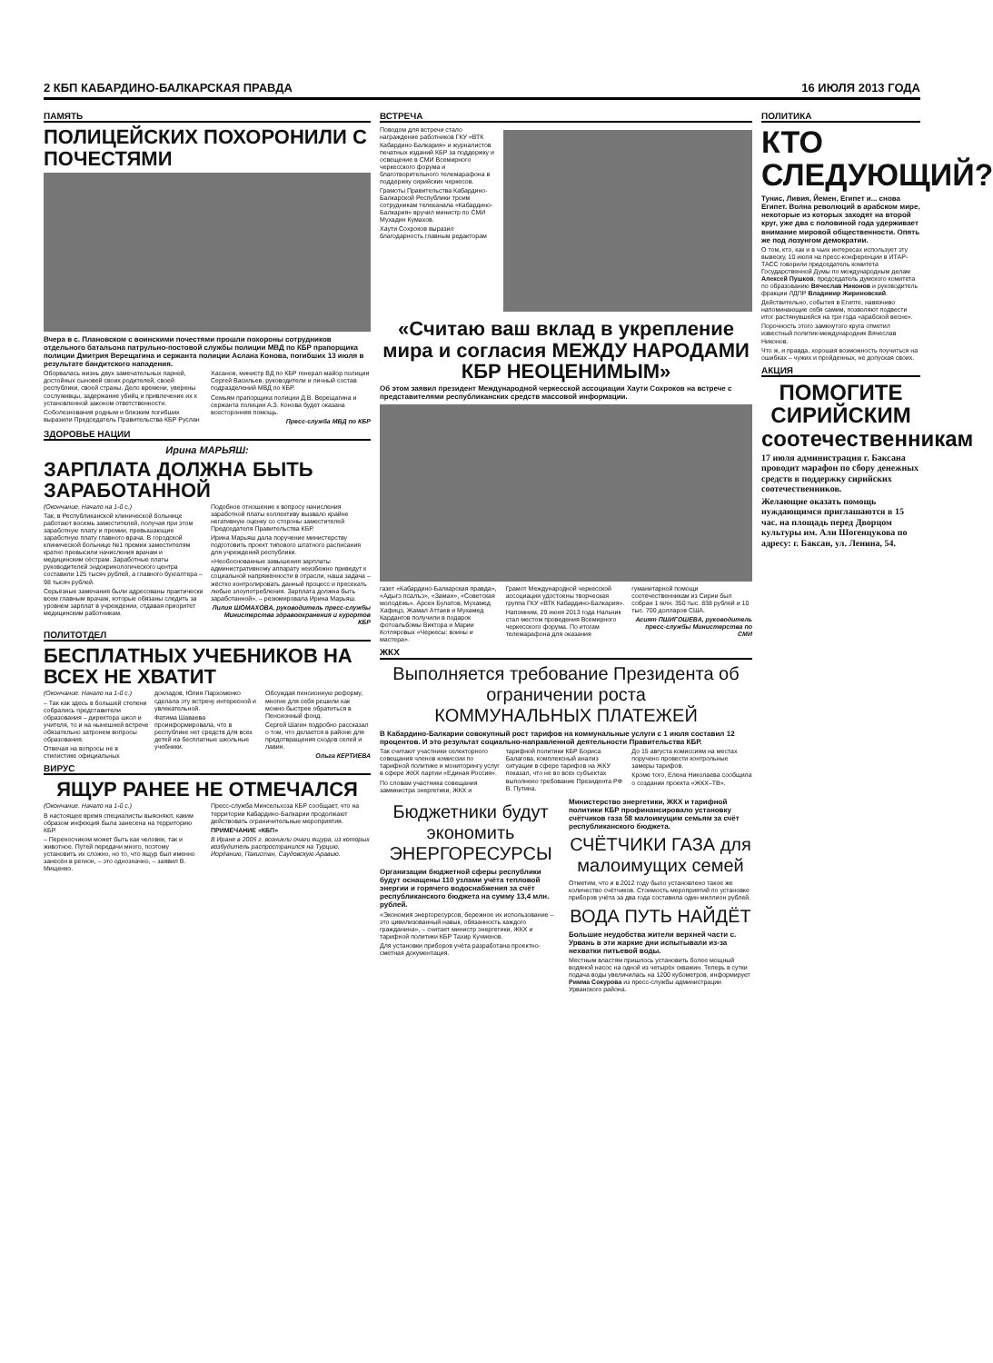2 КБП КАБАРДИНО-БАЛКАРСКАЯ ПРАВДА 16 ИЮЛЯ 2013 ГОДА
ПАМЯТЬ
ПОЛИЦЕЙСКИХ ПОХОРОНИЛИ С ПОЧЕСТЯМИ
Вчера в с. Плановском с воинскими почестями прошли похороны сотрудников отдельного батальона патрульно-постовой службы полиции МВД по КБР прапорщика полиции Дмитрия Верещагина и сержанта полиции Аслана Конова, погибших 13 июля в результате бандитского нападения.
Оборвалась жизнь двух замечательных парней, достойных сыновей своих родителей, своей республики, своей страны. Дело времени, уверены сослуживцы, задержание убийц и привлечение их к установленной законом ответственности.
Соболезнования родным и близким погибших выразили Председатель Правительства КБР Руслан Хасанов, министр ВД по КБР генерал-майор полиции Сергей Васильев, руководители и личный состав подразделений МВД по КБР.
Семьям прапорщика полиции Д.В. Верещагина и сержанта полиции А.З. Конова будет оказана всесторонняя помощь.
Пресс-служба МВД по КБР
ЗДОРОВЬЕ НАЦИИ
Ирина МАРЬЯШ:
ЗАРПЛАТА ДОЛЖНА БЫТЬ ЗАРАБОТАННОЙ
(Окончание. Начало на 1-й с.)
Так, в Республиканской клинической больнице работают восемь заместителей, получая при этом заработную плату и премии, превышающие заработную плату главного врача. В городской клинической больнице №1 премии заместителям кратно превысили начисления врачам и медицинским сёстрам. Заработные платы руководителей эндокринологического центра составили 125 тысяч рублей, а главного бухгалтера – 98 тысяч рублей.
Серьёзные замечания были адресованы практически всем главным врачам, которые обязаны следить за уровнем зарплат в учреждении, отдавая приоритет медицинским работникам.
Подобное отношение к вопросу начисления заработной платы коллективу вызвало крайне негативную оценку со стороны заместителей Председателя Правительства КБР.
Ирина Марьяш дала поручение министерству подготовить проект типового штатного расписания для учреждений республики.
«Необоснованные завышения зарплаты административному аппарату неизбежно приведут к социальной напряжённости в отрасли, наша задача – жёстко контролировать данный процесс и пресекать любые злоупотребления. Зарплата должна быть заработанной», – резюмировала Ирина Марьяш.
Лилия ШОМАХОВА, руководитель пресс-службы Министерства здравоохранения и курортов КБР
ПОЛИТОТДЕЛ
БЕСПЛАТНЫХ УЧЕБНИКОВ НА ВСЕХ НЕ ХВАТИТ
(Окончание. Начало на 1-й с.)
– Так как здесь в большей степени собрались представители образования – директора школ и учителя, то и на нынешней встрече обязательно затронем вопросы образования.
Отвечая на вопросы не в стилистике официальных докладов, Юлия Пархоменко сделала эту встречу интересной и увлекательной.
Фатима Шаваева проинформировала, что в республике нет средств для всех детей на бесплатные школьные учебники.
Обсуждая пенсионную реформу, многие для себя решили как можно быстрее обратиться в Пенсионный фонд.
Сергей Шагин подробно рассказал о том, что делается в районе для предотвращения сходов селей и лавин.
Ольга КЕРТИЕВА
ВИРУС
ЯЩУР РАНЕЕ НЕ ОТМЕЧАЛСЯ
(Окончание. Начало на 1-й с.)
В настоящее время специалисты выясняют, каким образом инфекция была занесена на территорию КБР.
– Переносчиком может быть как человек, так и животное. Путей передачи много, поэтому установить их сложно, но то, что ящур был именно занесён в регион, – это однозначно, – заявил В. Мищенко.
Пресс-служба Минсельхоза КБР сообщает, что на территории Кабардино-Балкарии продолжают действовать ограничительные мероприятия.
ПРИМЕЧАНИЕ «КБП»
В Иране в 2005 г. возникли очаги ящура, из которых возбудитель распространился на Турцию, Иорданию, Пакистан, Саудовскую Аравию.
ВСТРЕЧА
Поводом для встречи стало награждение работников ГКУ «ВТК Кабардино-Балкария» и журналистов печатных изданий КБР за поддержку и освещение в СМИ Всемирного черкесского форума и благотворительного телемарафона в поддержку сирийских черкесов.
Грамоты Правительства Кабардино-Балкарской Республики троим сотрудникам телеканала «Кабардино-Балкария» вручил министр по СМИ Мухадин Кумахов.
Хаути Сохроков выразил благодарность главным редакторам
«Считаю ваш вклад в укрепление мира и согласия МЕЖДУ НАРОДАМИ КБР НЕОЦЕНИМЫМ»
Об этом заявил президент Международной черкесской ассоциации Хаути Сохроков на встрече с представителями республиканских средств массовой информации.
газет «Кабардино-Балкарская правда», «Адыгэ псалъэ», «Заман», «Советская молодёжь». Арсен Булатов, Мухамед Хафицэ, Жамал Аттаев и Мухамед Кардангов получили в подарок фотоальбомы Виктора и Марии Котляровых «Черкесы: воины и мастера».
Грамот Международной черкесской ассоциации удостоены творческая группа ГКУ «ВТК Кабардино-Балкария».
Напомним, 29 июня 2013 года Нальчик стал местом проведения Всемирного черкесского форума. По итогам телемарафона для оказания гуманитарной помощи соотечественникам из Сирии был собран 1 млн. 350 тыс. 838 рублей и 10 тыс. 700 долларов США.
Асият ПШИГОШЕВА, руководитель пресс-службы Министерства по СМИ
ЖКХ
Выполняется требование Президента об ограничении роста
КОММУНАЛЬНЫХ ПЛАТЕЖЕЙ
В Кабардино-Балкарии совокупный рост тарифов на коммунальные услуги с 1 июля составил 12 процентов. И это результат социально-направленной деятельности Правительства КБР.
Так считают участники селекторного совещания членов комиссии по тарифной политике и мониторингу услуг в сфере ЖКХ партии «Единая Россия».
По словам участника совещания заммнистра энергетики, ЖКХ и тарифной политики КБР Бориса Балагова, комплексный анализ ситуации в сфере тарифов на ЖКУ показал, что не во всех субъектах выполнено требование Президента РФ В. Путина.
До 15 августа комиссиям на местах поручено провести контрольные замеры тарифов.
Кроме того, Елена Николаева сообщила о создании проекта «ЖКХ–ТВ».
Бюджетники будут экономить ЭНЕРГОРЕСУРСЫ
Организации бюджетной сферы республики будут оснащены 110 узлами учёта тепловой энергии и горячего водоснабжения за счёт республиканского бюджета на сумму 13,4 млн. рублей.
«Экономия энергоресурсов, бережное их использование – это цивилизованный навык, обязанность каждого гражданина», – считает министр энергетики, ЖКХ и тарифной политики КБР Тахир Кучменов.
Для установки приборов учёта разработана проектно-сметная документация.
Министерство энергетики, ЖКХ и тарифной политики КБР профинансировало установку счётчиков газа 58 малоимущим семьям за счёт республиканского бюджета.
СЧЁТЧИКИ ГАЗА для малоимущих семей
Отметим, что и в 2012 году было установлено такое же количество счётчиков. Стоимость мероприятий по установке приборов учёта за два года составила один миллион рублей.
ВОДА ПУТЬ НАЙДЁТ
Большие неудобства жители верхней части с. Урвань в эти жаркие дни испытывали из-за нехватки питьевой воды.
Местным властям пришлось установить более мощный водяной насос на одной из четырёх скважин. Теперь в сутки подача воды увеличилась на 1200 кубометров, информирует Римма Сокурова из пресс-службы администрации Урванского района.
ПОЛИТИКА
КТО СЛЕДУЮЩИЙ?
Тунис, Ливия, Йемен, Египет и... снова Египет. Волна революций в арабском мире, некоторые из которых заходят на второй круг, уже два с половиной года удерживает внимание мировой общественности. Опять же под лозунгом демократии.
О том, кто, как и в чьих интересах использует эту вывеску, 10 июля на пресс-конференции в ИТАР-ТАСС говорили председатель комитета Государственной Думы по международным делам Алексей Пушков, председатель думского комитета по образованию Вячеслав Никонов и руководитель фракции ЛДПР Владимир Жириновский.
Действительно, события в Египте, навязчиво напоминающие себя самим, позволяют подвести итог растянувшейся на три года «арабской весне».
Порочность этого замкнутого круга отметил известный политик-международник Вячеслав Никонов.
Что ж, и правда, хорошая возможность поучиться на ошибках – чужих и пройденных, не допуская своих.
АКЦИЯ
ПОМОГИТЕ СИРИЙСКИМ соотечественникам
17 июля администрация г. Баксана проводит марафон по сбору денежных средств в поддержку сирийских соотечественников.
Желающие оказать помощь нуждающимся приглашаются в 15 час. на площадь перед Дворцом культуры им. Али Шогенцукова по адресу: г. Баксан, ул. Ленина, 54.